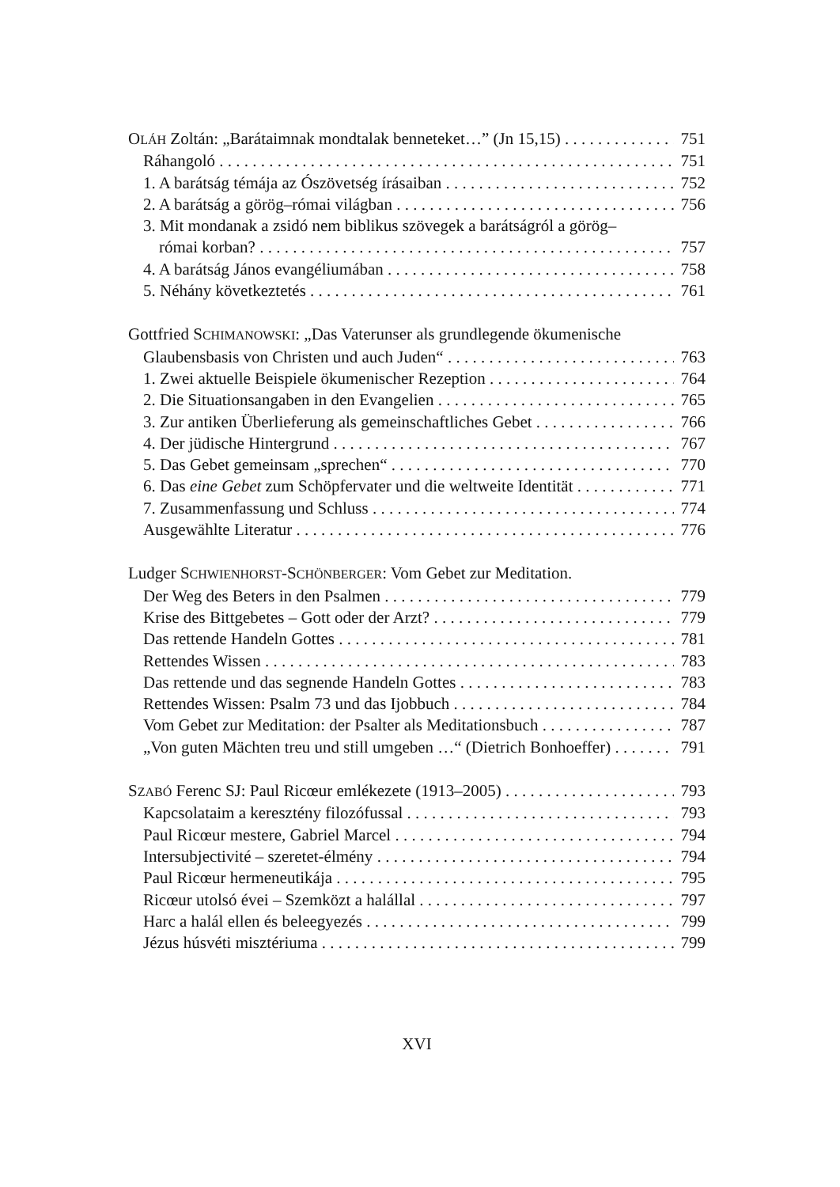OLÁH Zoltán: „Barátaimnak mondtalak benneteket…” (Jn 15,15) 751
Ráhangoló 751
1. A barátság témája az Ószövetség írásaiban 752
2. A barátság a görög–római világban 756
3. Mit mondanak a zsidó nem biblikus szövegek a barátságról a görög–
római korban? 757
4. A barátság János evangéliumában 758
5. Néhány következtetés 761
Gottfried SCHIMANOWSKI: „Das Vaterunser als grundlegende ökumenische
Glaubensbasis von Christen und auch Juden“763
1. Zwei aktuelle Beispiele ökumenischer Rezeption 764
2. Die Situationsangaben in den Evangelien 765
3. Zur antiken Überlieferung als gemeinschaftliches Gebet 766
4. Der jüdische Hintergrund 767
5. Das Gebet gemeinsam „sprechen“770
6. Das eine Gebet zum Schöpfervater und die weltweite Identität 771
7. Zusammenfassung und Schluss 774
Ausgewählte Literatur 776
Ludger SCHWIENHORST-SCHÖNBERGER: Vom Gebet zur Meditation.
Der Weg des Beters in den Psalmen 779
Krise des Bittgebetes – Gott oder der Arzt? 779
Das rettende Handeln Gottes 781
Rettendes Wissen 783
Das rettende und das segnende Handeln Gottes 783
Rettendes Wissen: Psalm 73 und das Ijobbuch 784
Vom Gebet zur Meditation: der Psalter als Meditationsbuch 787
„Von guten Mächten treu und still umgeben …“ (Dietrich Bonhoeffer) 791
SZABÓ Ferenc SJ: Paul Ricœur emlékezete (1913–2005) 793
Kapcsolataim a keresztény filozófussal 793
Paul Ricœur mestere, Gabriel Marcel 794
Intersubjectivité – szeretet-élmény 794
Paul Ricœur hermeneutikája 795
Ricœur utolsó évei – Szemközt a halállal 797
Harc a halál ellen és beleegyezés 799
Jézus húsvéti misztériuma 799
XVI